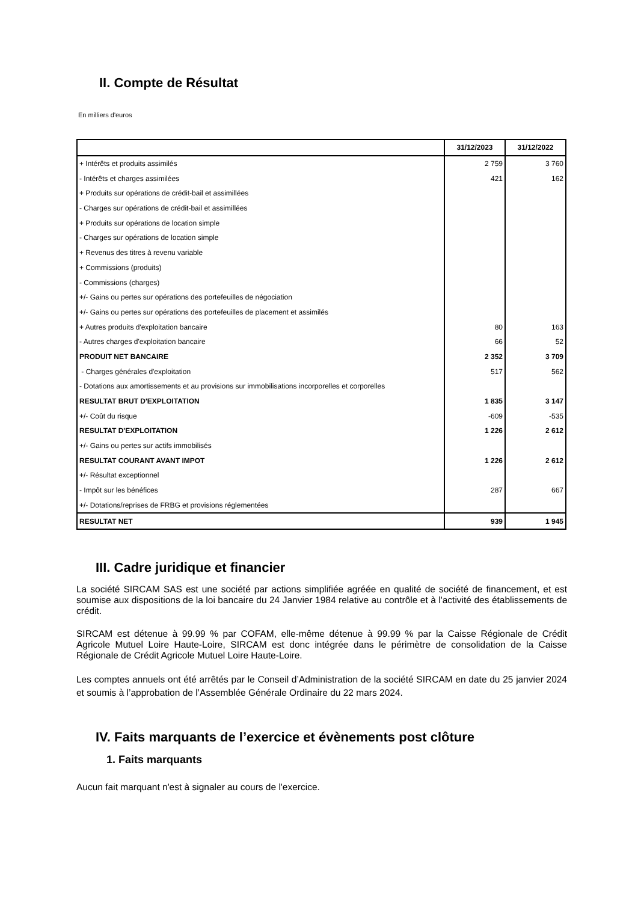II. Compte de Résultat
En milliers d'euros
| | 31/12/2023 | 31/12/2022 |
| --- | --- | --- |
| + Intérêts et produits assimilés | 2 759 | 3 760 |
| - Intérêts et charges assimilées | 421 | 162 |
| + Produits sur opérations de crédit-bail et assimillées | | |
| - Charges sur opérations de crédit-bail et assimillées | | |
| + Produits sur opérations de location simple | | |
| - Charges sur opérations de location simple | | |
| + Revenus des titres à revenu variable | | |
| + Commissions (produits) | | |
| - Commissions (charges) | | |
| +/- Gains ou pertes sur opérations des portefeuilles de négociation | | |
| +/- Gains ou pertes sur opérations des portefeuilles de placement et assimilés | | |
| + Autres produits d'exploitation bancaire | 80 | 163 |
| - Autres charges d'exploitation bancaire | 66 | 52 |
| PRODUIT NET BANCAIRE | 2 352 | 3 709 |
| - Charges générales d'exploitation | 517 | 562 |
| - Dotations aux amortissements et au provisions sur immobilisations incorporelles et corporelles | | |
| RESULTAT BRUT D'EXPLOITATION | 1 835 | 3 147 |
| +/- Coût du risque | -609 | -535 |
| RESULTAT D'EXPLOITATION | 1 226 | 2 612 |
| +/- Gains ou pertes sur actifs immobilisés | | |
| RESULTAT COURANT AVANT IMPOT | 1 226 | 2 612 |
| +/- Résultat exceptionnel | | |
| - Impôt sur les bénéfices | 287 | 667 |
| +/- Dotations/reprises de FRBG et provisions réglementées | | |
| RESULTAT NET | 939 | 1 945 |
III. Cadre juridique et financier
La société SIRCAM SAS est une société par actions simplifiée agréée en qualité de société de financement, et est soumise aux dispositions de la loi bancaire du 24 Janvier 1984 relative au contrôle et à l'activité des établissements de crédit.
SIRCAM est détenue à 99.99 % par COFAM, elle-même détenue à 99.99 % par la Caisse Régionale de Crédit Agricole Mutuel Loire Haute-Loire, SIRCAM est donc intégrée dans le périmètre de consolidation de la Caisse Régionale de Crédit Agricole Mutuel Loire Haute-Loire.
Les comptes annuels ont été arrêtés par le Conseil d’Administration de la société SIRCAM en date du 25 janvier 2024 et soumis à l’approbation de l’Assemblée Générale Ordinaire du 22 mars 2024.
IV. Faits marquants de l’exercice et évènements post clôture
1. Faits marquants
Aucun fait marquant n'est à signaler au cours de l'exercice.